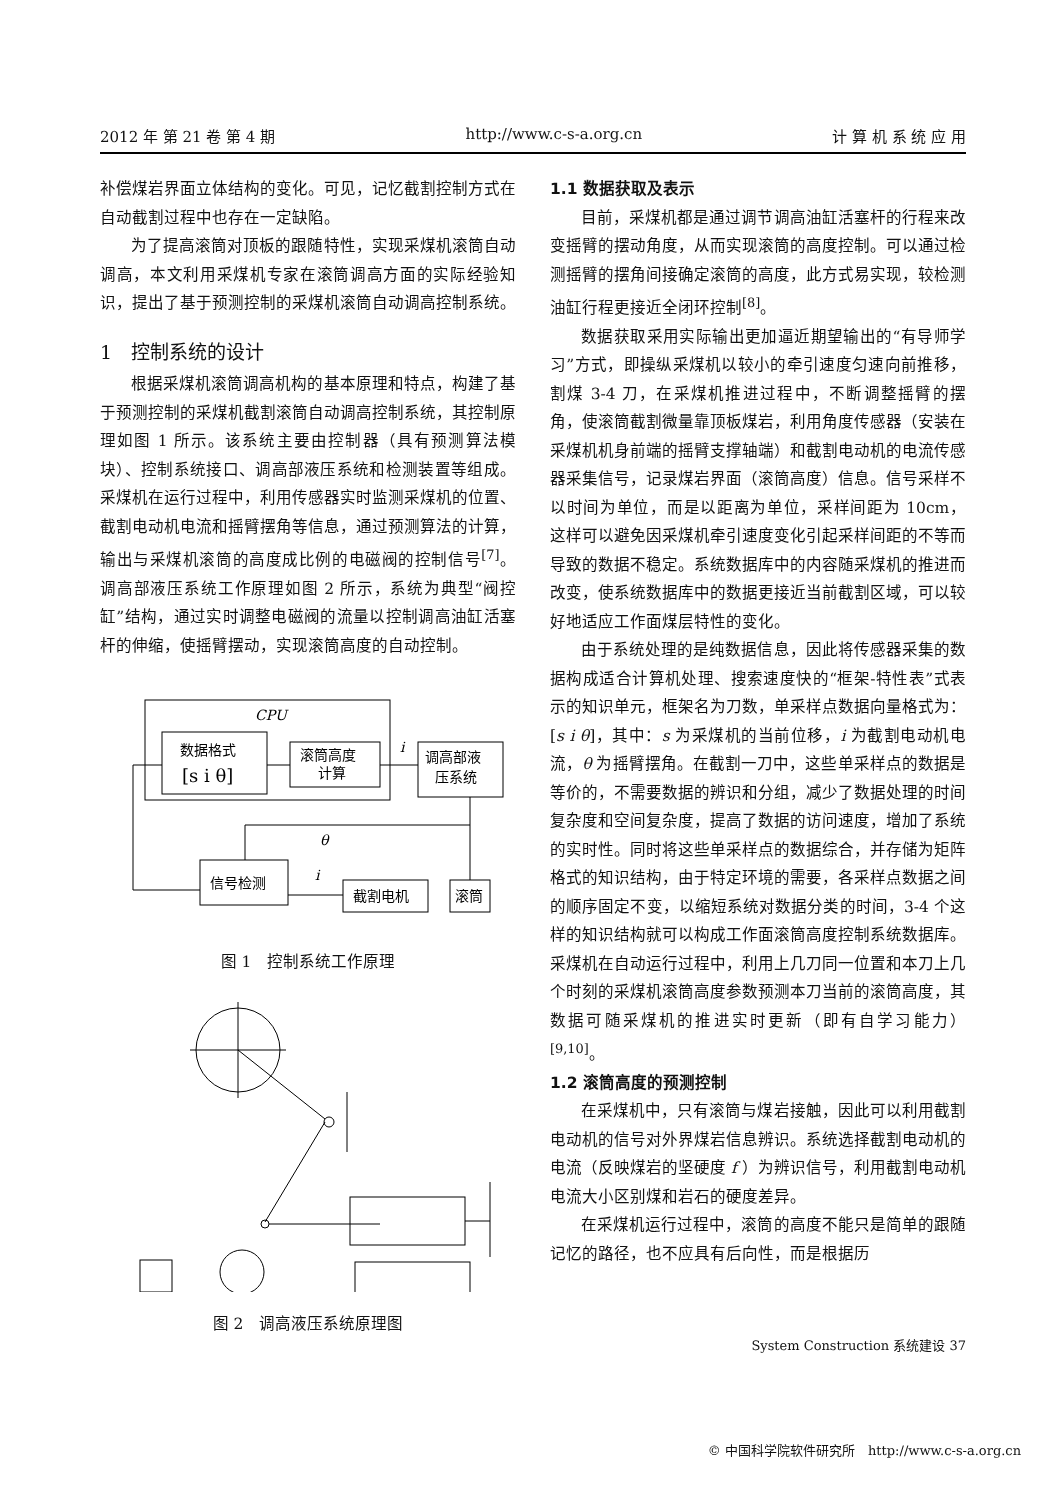2012 年 第 21 卷 第 4 期 http://www.c-s-a.org.cn 计 算 机 系 统 应 用
补偿煤岩界面立体结构的变化。可见，记忆截割控制方式在自动截割过程中也存在一定缺陷。
为了提高滚筒对顶板的跟随特性，实现采煤机滚筒自动调高，本文利用采煤机专家在滚筒调高方面的实际经验知识，提出了基于预测控制的采煤机滚筒自动调高控制系统。
1　控制系统的设计
根据采煤机滚筒调高机构的基本原理和特点，构建了基于预测控制的采煤机截割滚筒自动调高控制系统，其控制原理如图 1 所示。该系统主要由控制器（具有预测算法模块）、控制系统接口、调高部液压系统和检测装置等组成。采煤机在运行过程中，利用传感器实时监测采煤机的位置、截割电动机电流和摇臂摆角等信息，通过预测算法的计算，输出与采煤机滚筒的高度成比例的电磁阀的控制信号<sup>[7]</sup>。调高部液压系统工作原理如图 2 所示，系统为典型“阀控缸”结构，通过实时调整电磁阀的流量以控制调高油缸活塞杆的伸缩，使摇臂摆动，实现滚筒高度的自动控制。
CPU
数据格式
[s i θ]
滚筒高度
计算
i
调高部液
压系统
θ
信号检测
截割电机
滚筒
i
图 1　控制系统工作原理
图 2　调高液压系统原理图
1.1 数据获取及表示
目前，采煤机都是通过调节调高油缸活塞杆的行程来改变摇臂的摆动角度，从而实现滚筒的高度控制。可以通过检测摇臂的摆角间接确定滚筒的高度，此方式易实现，较检测油缸行程更接近全闭环控制<sup>[8]</sup>。
数据获取采用实际输出更加逼近期望输出的“有导师学习”方式，即操纵采煤机以较小的牵引速度匀速向前推移，割煤 3-4 刀，在采煤机推进过程中，不断调整摇臂的摆角，使滚筒截割微量靠顶板煤岩，利用角度传感器（安装在采煤机机身前端的摇臂支撑轴端）和截割电动机的电流传感器采集信号，记录煤岩界面（滚筒高度）信息。信号采样不以时间为单位，而是以距离为单位，采样间距为 10cm，这样可以避免因采煤机牵引速度变化引起采样间距的不等而导致的数据不稳定。系统数据库中的内容随采煤机的推进而改变，使系统数据库中的数据更接近当前截割区域，可以较好地适应工作面煤层特性的变化。
由于系统处理的是纯数据信息，因此将传感器采集的数据构成适合计算机处理、搜索速度快的“框架-特性表”式表示的知识单元，框架名为刀数，单采样点数据向量格式为：[s i θ]，其中：s 为采煤机的当前位移，i 为截割电动机电流，θ 为摇臂摆角。在截割一刀中，这些单采样点的数据是等价的，不需要数据的辨识和分组，减少了数据处理的时间复杂度和空间复杂度，提高了数据的访问速度，增加了系统的实时性。同时将这些单采样点的数据综合，并存储为矩阵格式的知识结构，由于特定环境的需要，各采样点数据之间的顺序固定不变，以缩短系统对数据分类的时间，3-4 个这样的知识结构就可以构成工作面滚筒高度控制系统数据库。采煤机在自动运行过程中，利用上几刀同一位置和本刀上几个时刻的采煤机滚筒高度参数预测本刀当前的滚筒高度，其数据可随采煤机的推进实时更新（即有自学习能力）<sup>[9,10]</sup>。
1.2 滚筒高度的预测控制
在采煤机中，只有滚筒与煤岩接触，因此可以利用截割电动机的信号对外界煤岩信息辨识。系统选择截割电动机的电流（反映煤岩的坚硬度 f ）为辨识信号，利用截割电动机电流大小区别煤和岩石的硬度差异。
在采煤机运行过程中，滚筒的高度不能只是简单的跟随记忆的路径，也不应具有后向性，而是根据历
System Construction 系统建设 37
© 中国科学院软件研究所　http://www.c-s-a.org.cn